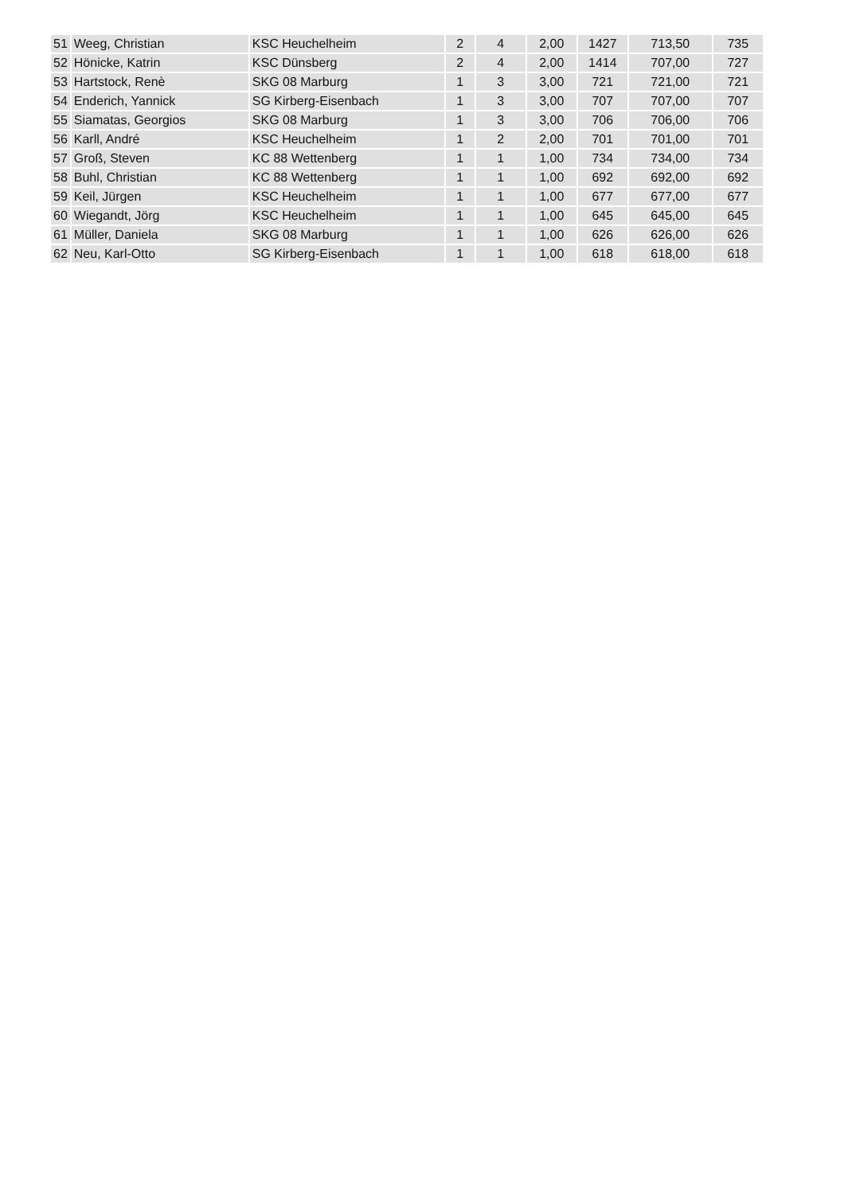| 51 | Weeg, Christian | KSC Heuchelheim | 2 | 4 | 2,00 | 1427 | 713,50 | 735 |
| 52 | Hönicke, Katrin | KSC Dünsberg | 2 | 4 | 2,00 | 1414 | 707,00 | 727 |
| 53 | Hartstock, Renè | SKG 08 Marburg | 1 | 3 | 3,00 | 721 | 721,00 | 721 |
| 54 | Enderich, Yannick | SG Kirberg-Eisenbach | 1 | 3 | 3,00 | 707 | 707,00 | 707 |
| 55 | Siamatas, Georgios | SKG 08 Marburg | 1 | 3 | 3,00 | 706 | 706,00 | 706 |
| 56 | Karll, André | KSC Heuchelheim | 1 | 2 | 2,00 | 701 | 701,00 | 701 |
| 57 | Groß, Steven | KC 88 Wettenberg | 1 | 1 | 1,00 | 734 | 734,00 | 734 |
| 58 | Buhl, Christian | KC 88 Wettenberg | 1 | 1 | 1,00 | 692 | 692,00 | 692 |
| 59 | Keil, Jürgen | KSC Heuchelheim | 1 | 1 | 1,00 | 677 | 677,00 | 677 |
| 60 | Wiegandt, Jörg | KSC Heuchelheim | 1 | 1 | 1,00 | 645 | 645,00 | 645 |
| 61 | Müller, Daniela | SKG 08 Marburg | 1 | 1 | 1,00 | 626 | 626,00 | 626 |
| 62 | Neu, Karl-Otto | SG Kirberg-Eisenbach | 1 | 1 | 1,00 | 618 | 618,00 | 618 |